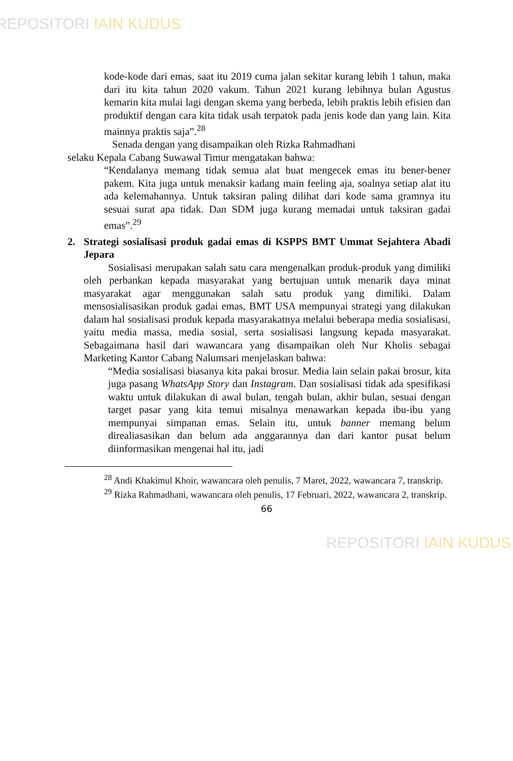REPOSITORI IAIN KUDUS
kode-kode dari emas, saat itu 2019 cuma jalan sekitar kurang lebih 1 tahun, maka dari itu kita tahun 2020 vakum. Tahun 2021 kurang lebihnya bulan Agustus kemarin kita mulai lagi dengan skema yang berbeda, lebih praktis lebih efisien dan produktif dengan cara kita tidak usah terpatok pada jenis kode dan yang lain. Kita mainnya praktis saja”.<sup>28</sup>
Senada dengan yang disampaikan oleh Rizka Rahmadhani
selaku Kepala Cabang Suwawal Timur mengatakan bahwa:
“Kendalanya memang tidak semua alat buat mengecek emas itu bener-bener pakem. Kita juga untuk menaksir kadang main feeling aja, soalnya setiap alat itu ada kelemahannya. Untuk taksiran paling dilihat dari kode sama gramnya itu sesuai surat apa tidak. Dan SDM juga kurang memadai untuk taksiran gadai emas”.<sup>29</sup>
2. Strategi sosialisasi produk gadai emas di KSPPS BMT Ummat Sejahtera Abadi Jepara
Sosialisasi merupakan salah satu cara mengenalkan produk-produk yang dimiliki oleh perbankan kepada masyarakat yang bertujuan untuk menarik daya minat masyarakat agar menggunakan salah satu produk yang dimiliki. Dalam mensosialisasikan produk gadai emas, BMT USA mempunyai strategi yang dilakukan dalam hal sosialisasi produk kepada masyarakatnya melalui beberapa media sosialisasi, yaitu media massa, media sosial, serta sosialisasi langsung kepada masyarakat. Sebagaimana hasil dari wawancara yang disampaikan oleh Nur Kholis sebagai Marketing Kantor Cabang Nalumsari menjelaskan bahwa:
“Media sosialisasi biasanya kita pakai brosur. Media lain selain pakai brosur, kita juga pasang WhatsApp Story dan Instagram. Dan sosialisasi tidak ada spesifikasi waktu untuk dilakukan di awal bulan, tengah bulan, akhir bulan, sesuai dengan target pasar yang kita temui misalnya menawarkan kepada ibu-ibu yang mempunyai simpanan emas. Selain itu, untuk banner memang belum direaliasasikan dan belum ada anggarannya dan dari kantor pusat belum diinformasikan mengenai hal itu, jadi
<sup>28</sup> Andi Khakimul Khoir, wawancara oleh penulis, 7 Maret, 2022, wawancara 7, transkrip.
<sup>29</sup> Rizka Rahmadhani, wawancara oleh penulis, 17 Februari, 2022, wawancara 2, transkrip.
66
REPOSITORI IAIN KUDUS